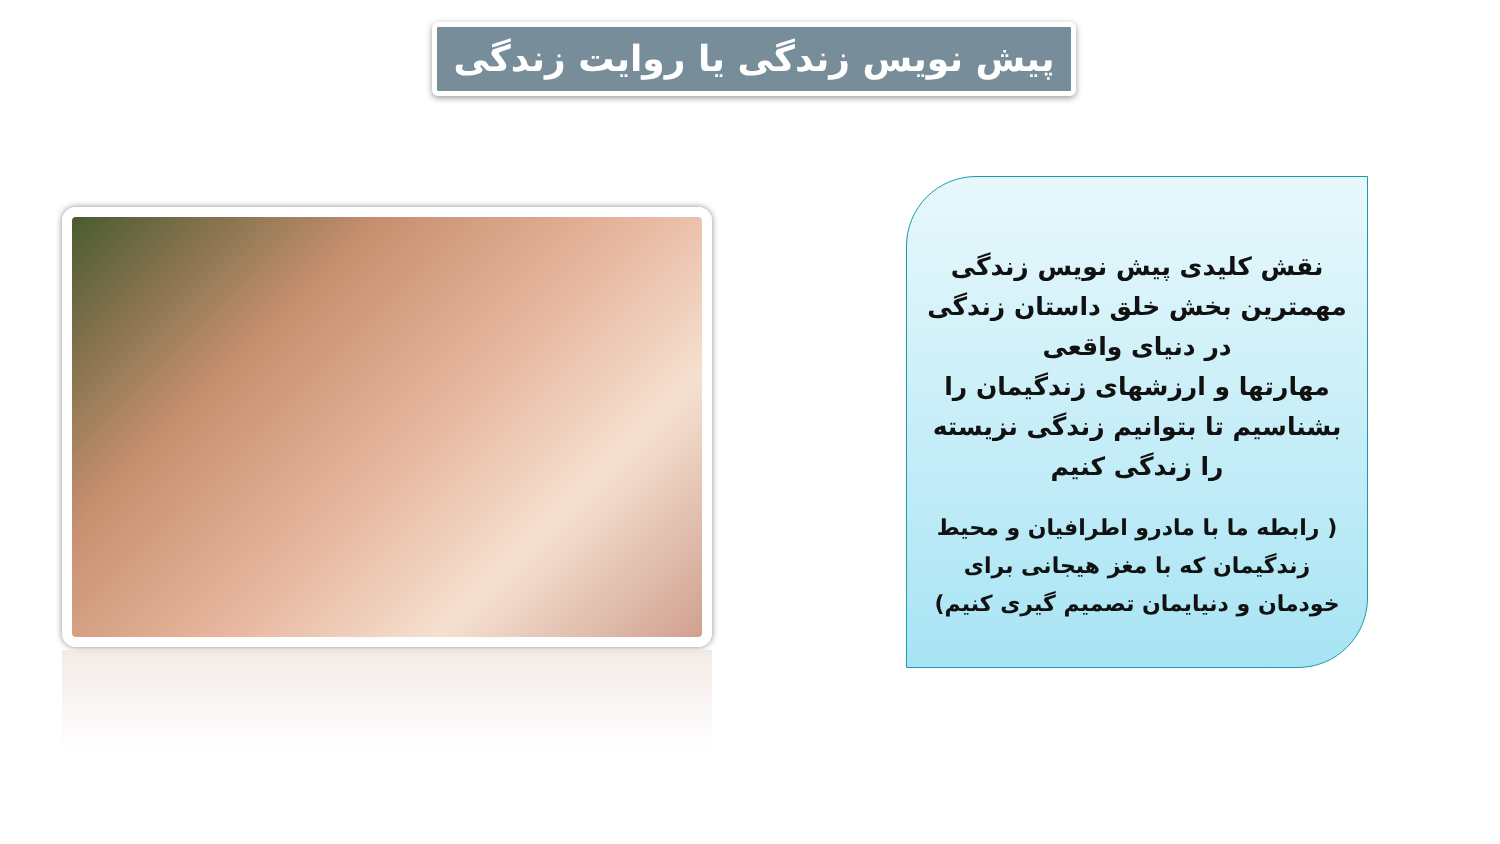پیش نویس زندگی یا روایت زندگی
نقش کلیدی پیش نویس زندگی
مهمترین بخش خلق داستان زندگی
در دنیای واقعی
مهارتها و ارزشهای زندگیمان را
بشناسیم تا بتوانیم زندگی نزیسته
را زندگی کنیم
( رابطه ما با مادرو اطرافیان و محیط
زندگیمان که با مغز هیجانی برای
خودمان و دنیایمان تصمیم گیری کنیم)